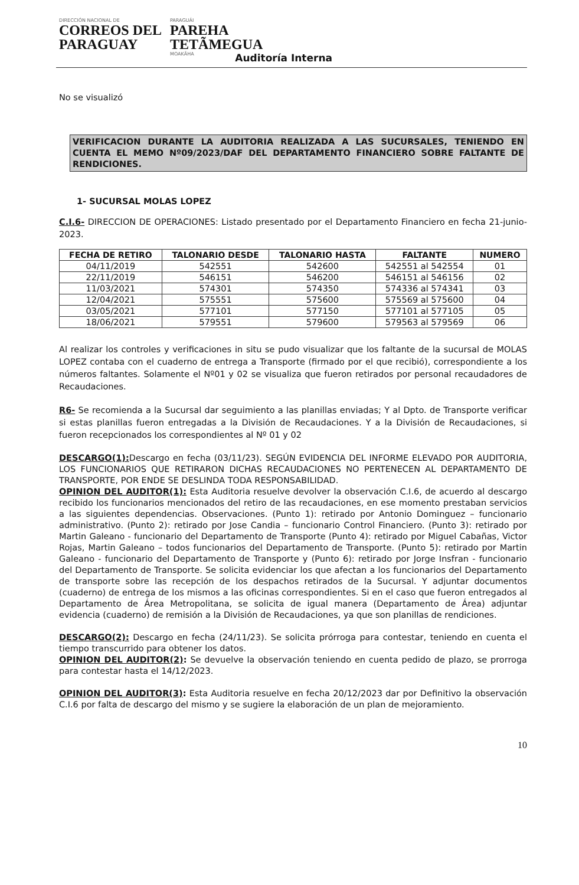DIRECCIÓN NACIONAL DE
CORREOS DEL
PARAGUAY
PARAGUÁI
PAREHA
TETÃMEGUA
MOAKÃHA
Auditoría Interna
No se visualizó
VERIFICACION DURANTE LA AUDITORIA REALIZADA A LAS SUCURSALES, TENIENDO EN CUENTA EL MEMO Nº09/2023/DAF DEL DEPARTAMENTO FINANCIERO SOBRE FALTANTE DE RENDICIONES.
1- SUCURSAL MOLAS LOPEZ
C.I.6- DIRECCION DE OPERACIONES: Listado presentado por el Departamento Financiero en fecha 21-junio-2023.
| FECHA DE RETIRO | TALONARIO DESDE | TALONARIO HASTA | FALTANTE | NUMERO |
| --- | --- | --- | --- | --- |
| 04/11/2019 | 542551 | 542600 | 542551 al 542554 | 01 |
| 22/11/2019 | 546151 | 546200 | 546151 al 546156 | 02 |
| 11/03/2021 | 574301 | 574350 | 574336 al 574341 | 03 |
| 12/04/2021 | 575551 | 575600 | 575569 al 575600 | 04 |
| 03/05/2021 | 577101 | 577150 | 577101 al 577105 | 05 |
| 18/06/2021 | 579551 | 579600 | 579563 al 579569 | 06 |
Al realizar los controles y verificaciones in situ se pudo visualizar que los faltante de la sucursal de MOLAS LOPEZ contaba con el cuaderno de entrega a Transporte (firmado por el que recibió), correspondiente a los números faltantes. Solamente el Nº01 y 02 se visualiza que fueron retirados por personal recaudadores de Recaudaciones.
R6- Se recomienda a la Sucursal dar seguimiento a las planillas enviadas; Y al Dpto. de Transporte verificar si estas planillas fueron entregadas a la División de Recaudaciones. Y a la División de Recaudaciones, si fueron recepcionados los correspondientes al Nº 01 y 02
DESCARGO(1): Descargo en fecha (03/11/23). SEGÚN EVIDENCIA DEL INFORME ELEVADO POR AUDITORIA, LOS FUNCIONARIOS QUE RETIRARON DICHAS RECAUDACIONES NO PERTENECEN AL DEPARTAMENTO DE TRANSPORTE, POR ENDE SE DESLINDA TODA RESPONSABILIDAD.
OPINION DEL AUDITOR(1): Esta Auditoria resuelve devolver la observación C.I.6, de acuerdo al descargo recibido los funcionarios mencionados del retiro de las recaudaciones, en ese momento prestaban servicios a las siguientes dependencias. Observaciones. (Punto 1): retirado por Antonio Dominguez – funcionario administrativo. (Punto 2): retirado por Jose Candia – funcionario Control Financiero. (Punto 3): retirado por Martin Galeano - funcionario del Departamento de Transporte (Punto 4): retirado por Miguel Cabañas, Victor Rojas, Martin Galeano – todos funcionarios del Departamento de Transporte. (Punto 5): retirado por Martin Galeano - funcionario del Departamento de Transporte y (Punto 6): retirado por Jorge Insfran - funcionario del Departamento de Transporte. Se solicita evidenciar los que afectan a los funcionarios del Departamento de transporte sobre las recepción de los despachos retirados de la Sucursal. Y adjuntar documentos (cuaderno) de entrega de los mismos a las oficinas correspondientes. Si en el caso que fueron entregados al Departamento de Área Metropolitana, se solicita de igual manera (Departamento de Área) adjuntar evidencia (cuaderno) de remisión a la División de Recaudaciones, ya que son planillas de rendiciones.
DESCARGO(2): Descargo en fecha (24/11/23). Se solicita prórroga para contestar, teniendo en cuenta el tiempo transcurrido para obtener los datos.
OPINION DEL AUDITOR(2): Se devuelve la observación teniendo en cuenta pedido de plazo, se prorroga para contestar hasta el 14/12/2023.
OPINION DEL AUDITOR(3): Esta Auditoria resuelve en fecha 20/12/2023 dar por Definitivo la observación C.I.6 por falta de descargo del mismo y se sugiere la elaboración de un plan de mejoramiento.
10